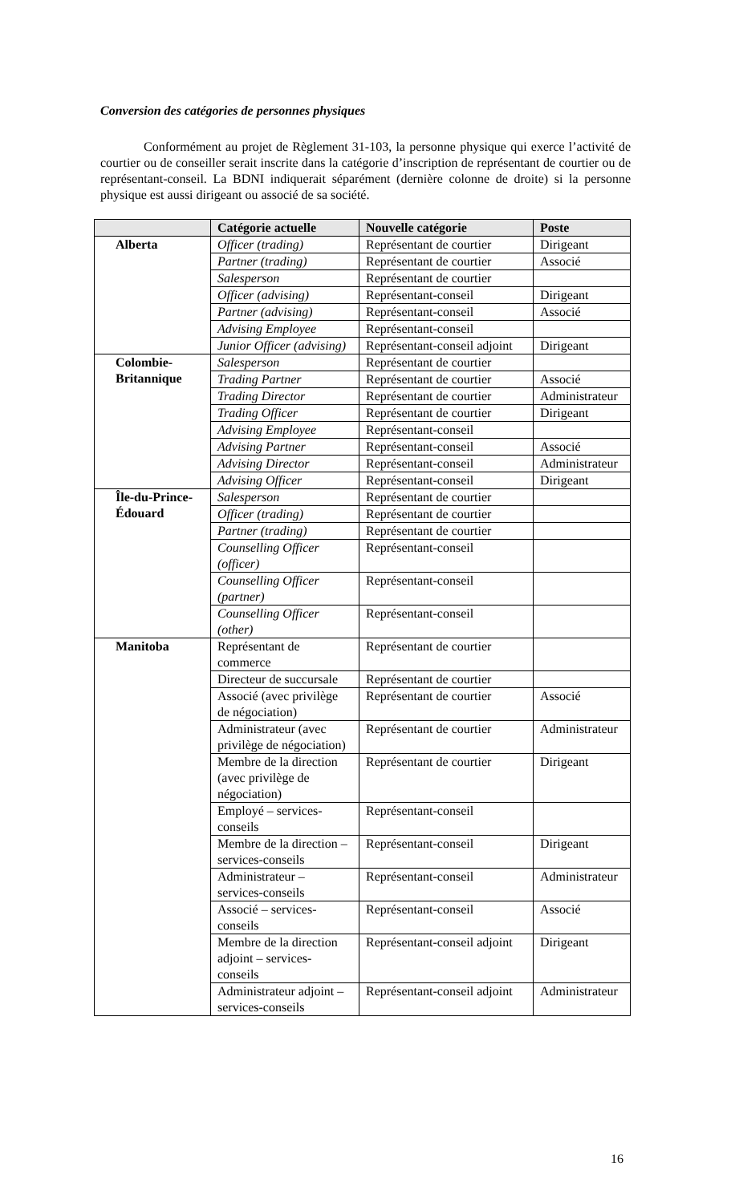Conversion des catégories de personnes physiques
Conformément au projet de Règlement 31-103, la personne physique qui exerce l’activité de courtier ou de conseiller serait inscrite dans la catégorie d’inscription de représentant de courtier ou de représentant-conseil. La BDNI indiquerait séparément (dernière colonne de droite) si la personne physique est aussi dirigeant ou associé de sa société.
| | Catégorie actuelle | Nouvelle catégorie | Poste |
| --- | --- | --- | --- |
| Alberta | Officer (trading) | Représentant de courtier | Dirigeant |
| | Partner (trading) | Représentant de courtier | Associé |
| | Salesperson | Représentant de courtier | |
| | Officer (advising) | Représentant-conseil | Dirigeant |
| | Partner (advising) | Représentant-conseil | Associé |
| | Advising Employee | Représentant-conseil | |
| | Junior Officer (advising) | Représentant-conseil adjoint | Dirigeant |
| Colombie-Britannique | Salesperson | Représentant de courtier | |
| | Trading Partner | Représentant de courtier | Associé |
| | Trading Director | Représentant de courtier | Administrateur |
| | Trading Officer | Représentant de courtier | Dirigeant |
| | Advising Employee | Représentant-conseil | |
| | Advising Partner | Représentant-conseil | Associé |
| | Advising Director | Représentant-conseil | Administrateur |
| | Advising Officer | Représentant-conseil | Dirigeant |
| Île-du-Prince-Édouard | Salesperson | Représentant de courtier | |
| | Officer (trading) | Représentant de courtier | |
| | Partner (trading) | Représentant de courtier | |
| | Counselling Officer (officer) | Représentant-conseil | |
| | Counselling Officer (partner) | Représentant-conseil | |
| | Counselling Officer (other) | Représentant-conseil | |
| Manitoba | Représentant de commerce | Représentant de courtier | |
| | Directeur de succursale | Représentant de courtier | |
| | Associé (avec privilège de négociation) | Représentant de courtier | Associé |
| | Administrateur (avec privilège de négociation) | Représentant de courtier | Administrateur |
| | Membre de la direction (avec privilège de négociation) | Représentant de courtier | Dirigeant |
| | Employé – services-conseils | Représentant-conseil | |
| | Membre de la direction – services-conseils | Représentant-conseil | Dirigeant |
| | Administrateur – services-conseils | Représentant-conseil | Administrateur |
| | Associé – services-conseils | Représentant-conseil | Associé |
| | Membre de la direction adjoint – services-conseils | Représentant-conseil adjoint | Dirigeant |
| | Administrateur adjoint – services-conseils | Représentant-conseil adjoint | Administrateur |
16